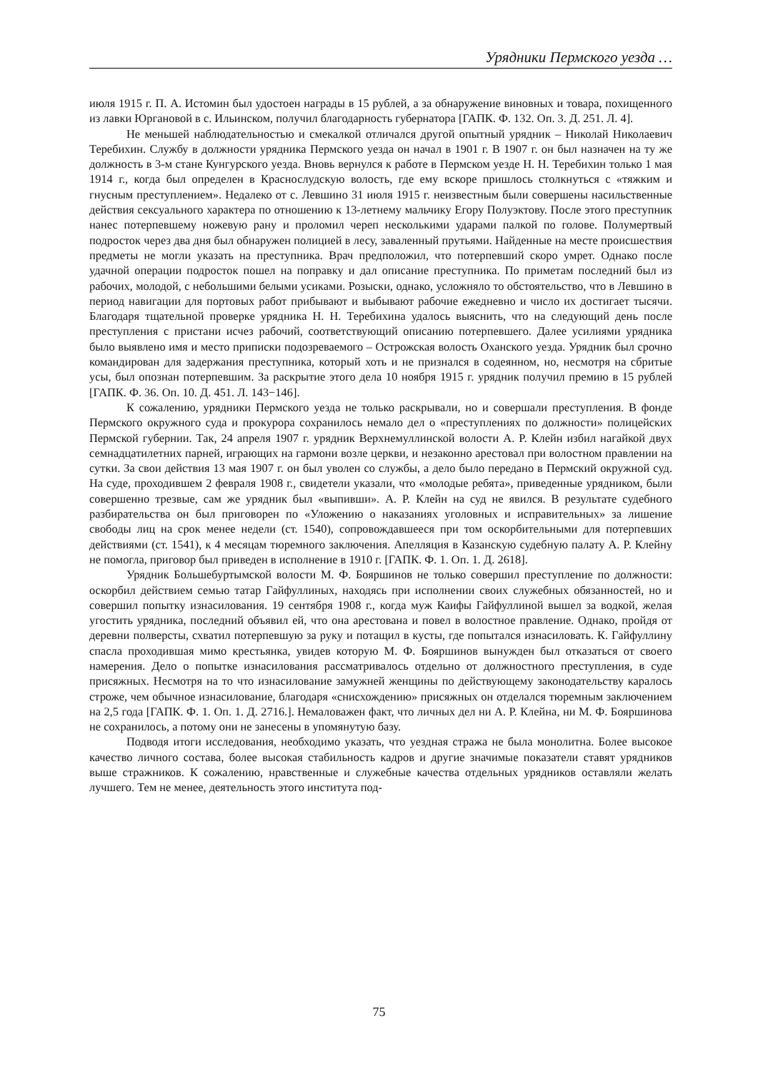Урядники Пермского уезда …
июля 1915 г. П. А. Истомин был удостоен награды в 15 рублей, а за обнаружение виновных и товара, похищенного из лавки Юргановой в с. Ильинском, получил благодарность губернатора [ГАПК. Ф. 132. Оп. 3. Д. 251. Л. 4].
Не меньшей наблюдательностью и смекалкой отличался другой опытный урядник – Николай Николаевич Теребихин. Службу в должности урядника Пермского уезда он начал в 1901 г. В 1907 г. он был назначен на ту же должность в 3-м стане Кунгурского уезда. Вновь вернулся к работе в Пермском уезде Н. Н. Теребихин только 1 мая 1914 г., когда был определен в Краснослудскую волость, где ему вскоре пришлось столкнуться с «тяжким и гнусным преступлением». Недалеко от с. Левшино 31 июля 1915 г. неизвестным были совершены насильственные действия сексуального характера по отношению к 13-летнему мальчику Егору Полуэктову. После этого преступник нанес потерпевшему ножевую рану и проломил череп несколькими ударами палкой по голове. Полумертвый подросток через два дня был обнаружен полицией в лесу, заваленный прутьями. Найденные на месте происшествия предметы не могли указать на преступника. Врач предположил, что потерпевший скоро умрет. Однако после удачной операции подросток пошел на поправку и дал описание преступника. По приметам последний был из рабочих, молодой, с небольшими белыми усиками. Розыски, однако, усложняло то обстоятельство, что в Левшино в период навигации для портовых работ прибывают и выбывают рабочие ежедневно и число их достигает тысячи. Благодаря тщательной проверке урядника Н. Н. Теребихина удалось выяснить, что на следующий день после преступления с пристани исчез рабочий, соответствующий описанию потерпевшего. Далее усилиями урядника было выявлено имя и место приписки подозреваемого – Острожская волость Оханского уезда. Урядник был срочно командирован для задержания преступника, который хоть и не признался в содеянном, но, несмотря на сбритые усы, был опознан потерпевшим. За раскрытие этого дела 10 ноября 1915 г. урядник получил премию в 15 рублей [ГАПК. Ф. 36. Оп. 10. Д. 451. Л. 143−146].
К сожалению, урядники Пермского уезда не только раскрывали, но и совершали преступления. В фонде Пермского окружного суда и прокурора сохранилось немало дел о «преступлениях по должности» полицейских Пермской губернии. Так, 24 апреля 1907 г. урядник Верхнемуллинской волости А. Р. Клейн избил нагайкой двух семнадцатилетних парней, играющих на гармони возле церкви, и незаконно арестовал при волостном правлении на сутки. За свои действия 13 мая 1907 г. он был уволен со службы, а дело было передано в Пермский окружной суд. На суде, проходившем 2 февраля 1908 г., свидетели указали, что «молодые ребята», приведенные урядником, были совершенно трезвые, сам же урядник был «выпивши». А. Р. Клейн на суд не явился. В результате судебного разбирательства он был приговорен по «Уложению о наказаниях уголовных и исправительных» за лишение свободы лиц на срок менее недели (ст. 1540), сопровождавшееся при том оскорбительными для потерпевших действиями (ст. 1541), к 4 месяцам тюремного заключения. Апелляция в Казанскую судебную палату А. Р. Клейну не помогла, приговор был приведен в исполнение в 1910 г. [ГАПК. Ф. 1. Оп. 1. Д. 2618].
Урядник Большебуртымской волости М. Ф. Бояршинов не только совершил преступление по должности: оскорбил действием семью татар Гайфуллиных, находясь при исполнении своих служебных обязанностей, но и совершил попытку изнасилования. 19 сентября 1908 г., когда муж Каифы Гайфуллиной вышел за водкой, желая угостить урядника, последний объявил ей, что она арестована и повел в волостное правление. Однако, пройдя от деревни полверсты, схватил потерпевшую за руку и потащил в кусты, где попытался изнасиловать. К. Гайфуллину спасла проходившая мимо крестьянка, увидев которую М. Ф. Бояршинов вынужден был отказаться от своего намерения. Дело о попытке изнасилования рассматривалось отдельно от должностного преступления, в суде присяжных. Несмотря на то что изнасилование замужней женщины по действующему законодательству каралось строже, чем обычное изнасилование, благодаря «снисхождению» присяжных он отделался тюремным заключением на 2,5 года [ГАПК. Ф. 1. Оп. 1. Д. 2716.]. Немаловажен факт, что личных дел ни А. Р. Клейна, ни М. Ф. Бояршинова не сохранилось, а потому они не занесены в упомянутую базу.
Подводя итоги исследования, необходимо указать, что уездная стража не была монолитна. Более высокое качество личного состава, более высокая стабильность кадров и другие значимые показатели ставят урядников выше стражников. К сожалению, нравственные и служебные качества отдельных урядников оставляли желать лучшего. Тем не менее, деятельность этого института под-
75